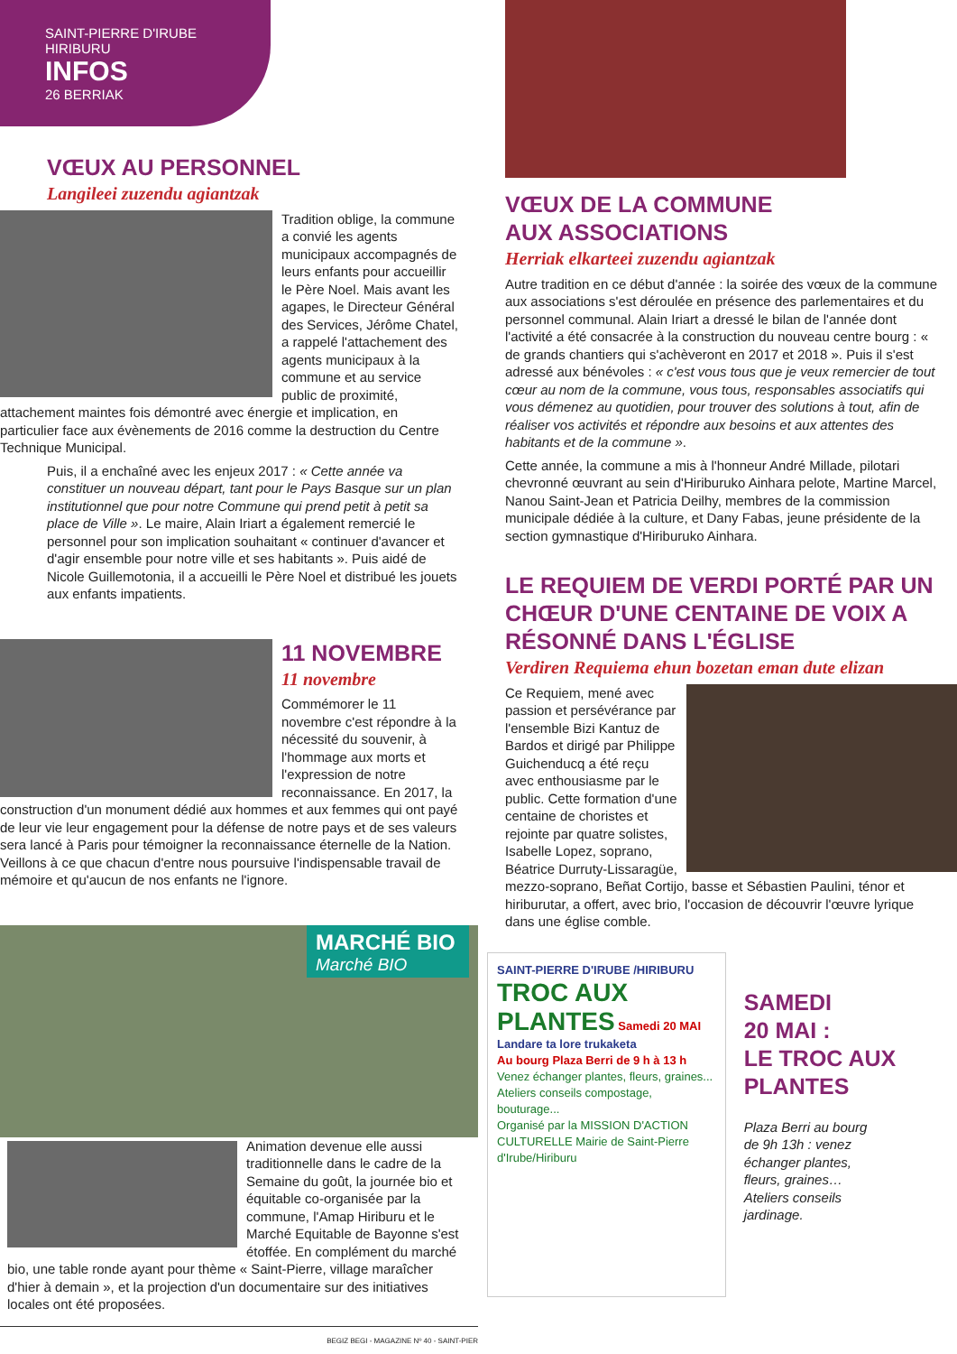SAINT-PIERRE D'IRUBE
HIRIBURU
INFOS
26 BERRIAK
VŒUX AU PERSONNEL
Langileei zuzendu agiantzak
Tradition oblige, la commune a convié les agents municipaux accompagnés de leurs enfants pour accueillir le Père Noel. Mais avant les agapes, le Directeur Général des Services, Jérôme Chatel, a rappelé l'attachement des agents municipaux à la commune et au service public de proximité, attachement maintes fois démontré avec énergie et implication, en particulier face aux évènements de 2016 comme la destruction du Centre Technique Municipal.
Puis, il a enchaîné avec les enjeux 2017 : « Cette année va constituer un nouveau départ, tant pour le Pays Basque sur un plan institutionnel que pour notre Commune qui prend petit à petit sa place de Ville ». Le maire, Alain Iriart a également remercié le personnel pour son implication souhaitant « continuer d'avancer et d'agir ensemble pour notre ville et ses habitants ». Puis aidé de Nicole Guillemotonia, il a accueilli le Père Noel et distribué les jouets aux enfants impatients.
11 NOVEMBRE
11 novembre
Commémorer le 11 novembre c'est répondre à la nécessité du souvenir, à l'hommage aux morts et l'expression de notre reconnaissance. En 2017, la construction d'un monument dédié aux hommes et aux femmes qui ont payé de leur vie leur engagement pour la défense de notre pays et de ses valeurs sera lancé à Paris pour témoigner la reconnaissance éternelle de la Nation. Veillons à ce que chacun d'entre nous poursuive l'indispensable travail de mémoire et qu'aucun de nos enfants ne l'ignore.
MARCHÉ BIO
Marché BIO
Animation devenue elle aussi traditionnelle dans le cadre de la Semaine du goût, la journée bio et équitable co-organisée par la commune, l'Amap Hiriburu et le Marché Equitable de Bayonne s'est étoffée. En complément du marché bio, une table ronde ayant pour thème « Saint-Pierre, village maraîcher d'hier à demain », et la projection d'un documentaire sur des initiatives locales ont été proposées.
BEGIZ BEGI - MAGAZINE Nº 40 - SAINT-PIER
VŒUX DE LA COMMUNE
AUX ASSOCIATIONS
Herriak elkarteei zuzendu agiantzak
Autre tradition en ce début d'année : la soirée des vœux de la commune aux associations s'est déroulée en présence des parlementaires et du personnel communal. Alain Iriart a dressé le bilan de l'année dont l'activité a été consacrée à la construction du nouveau centre bourg : « de grands chantiers qui s'achèveront en 2017 et 2018 ». Puis il s'est adressé aux bénévoles : « c'est vous tous que je veux remercier de tout cœur au nom de la commune, vous tous, responsables associatifs qui vous démenez au quotidien, pour trouver des solutions à tout, afin de réaliser vos activités et répondre aux besoins et aux attentes des habitants et de la commune ».
Cette année, la commune a mis à l'honneur André Millade, pilotari chevronné œuvrant au sein d'Hiriburuko Ainhara pelote, Martine Marcel, Nanou Saint-Jean et Patricia Deilhy, membres de la commission municipale dédiée à la culture, et Dany Fabas, jeune présidente de la section gymnastique d'Hiriburuko Ainhara.
LE REQUIEM DE VERDI PORTÉ PAR UN CHŒUR D'UNE CENTAINE DE VOIX A RÉSONNÉ DANS L'ÉGLISE
Verdiren Requiema ehun bozetan eman dute elizan
Ce Requiem, mené avec passion et persévérance par l'ensemble Bizi Kantuz de Bardos et dirigé par Philippe Guichenducq a été reçu avec enthousiasme par le public. Cette formation d'une centaine de choristes et rejointe par quatre solistes, Isabelle Lopez, soprano, Béatrice Durruty-Lissaragüe, mezzo-soprano, Beñat Cortijo, basse et Sébastien Paulini, ténor et hiriburutar, a offert, avec brio, l'occasion de découvrir l'œuvre lyrique dans une église comble.
SAINT-PIERRE D'IRUBE /HIRIBURU
TROC AUX PLANTES Samedi 20 MAI
Landare ta lore trukaketa
Au bourg Plaza Berri de 9 h à 13 h
Venez échanger plantes, fleurs, graines... Ateliers conseils compostage, bouturage...
Organisé par la MISSION D'ACTION CULTURELLE Mairie de Saint-Pierre d'Irube/Hiriburu
SAMEDI
20 MAI :
LE TROC AUX PLANTES
Plaza Berri au bourg de 9h 13h : venez échanger plantes, fleurs, graines… Ateliers conseils jardinage.